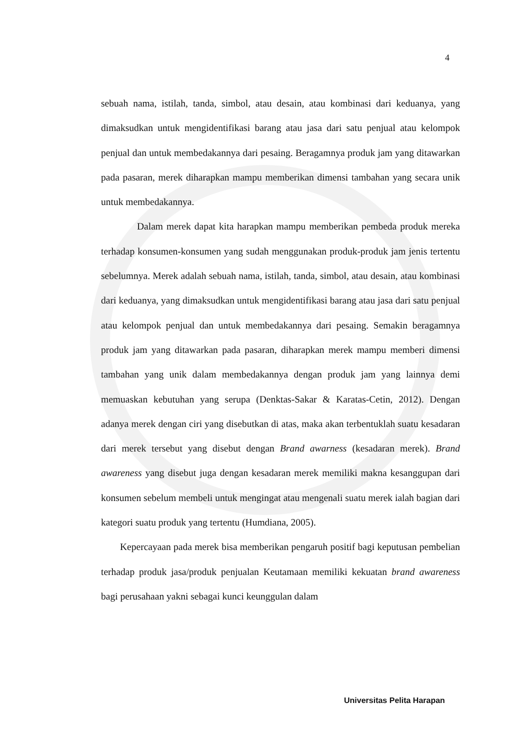4
sebuah nama, istilah, tanda, simbol, atau desain, atau kombinasi dari keduanya, yang dimaksudkan untuk mengidentifikasi barang atau jasa dari satu penjual atau kelompok penjual dan untuk membedakannya dari pesaing. Beragamnya produk jam yang ditawarkan pada pasaran, merek diharapkan mampu memberikan dimensi tambahan yang secara unik untuk membedakannya.
Dalam merek dapat kita harapkan mampu memberikan pembeda produk mereka terhadap konsumen-konsumen yang sudah menggunakan produk-produk jam jenis tertentu sebelumnya. Merek adalah sebuah nama, istilah, tanda, simbol, atau desain, atau kombinasi dari keduanya, yang dimaksudkan untuk mengidentifikasi barang atau jasa dari satu penjual atau kelompok penjual dan untuk membedakannya dari pesaing. Semakin beragamnya produk jam yang ditawarkan pada pasaran, diharapkan merek mampu memberi dimensi tambahan yang unik dalam membedakannya dengan produk jam yang lainnya demi memuaskan kebutuhan yang serupa (Denktas-Sakar & Karatas-Cetin, 2012). Dengan adanya merek dengan ciri yang disebutkan di atas, maka akan terbentuklah suatu kesadaran dari merek tersebut yang disebut dengan Brand awarness (kesadaran merek). Brand awareness yang disebut juga dengan kesadaran merek memiliki makna kesanggupan dari konsumen sebelum membeli untuk mengingat atau mengenali suatu merek ialah bagian dari kategori suatu produk yang tertentu (Humdiana, 2005).
Kepercayaan pada merek bisa memberikan pengaruh positif bagi keputusan pembelian terhadap produk jasa/produk penjualan Keutamaan memiliki kekuatan brand awareness bagi perusahaan yakni sebagai kunci keunggulan dalam
Universitas Pelita Harapan